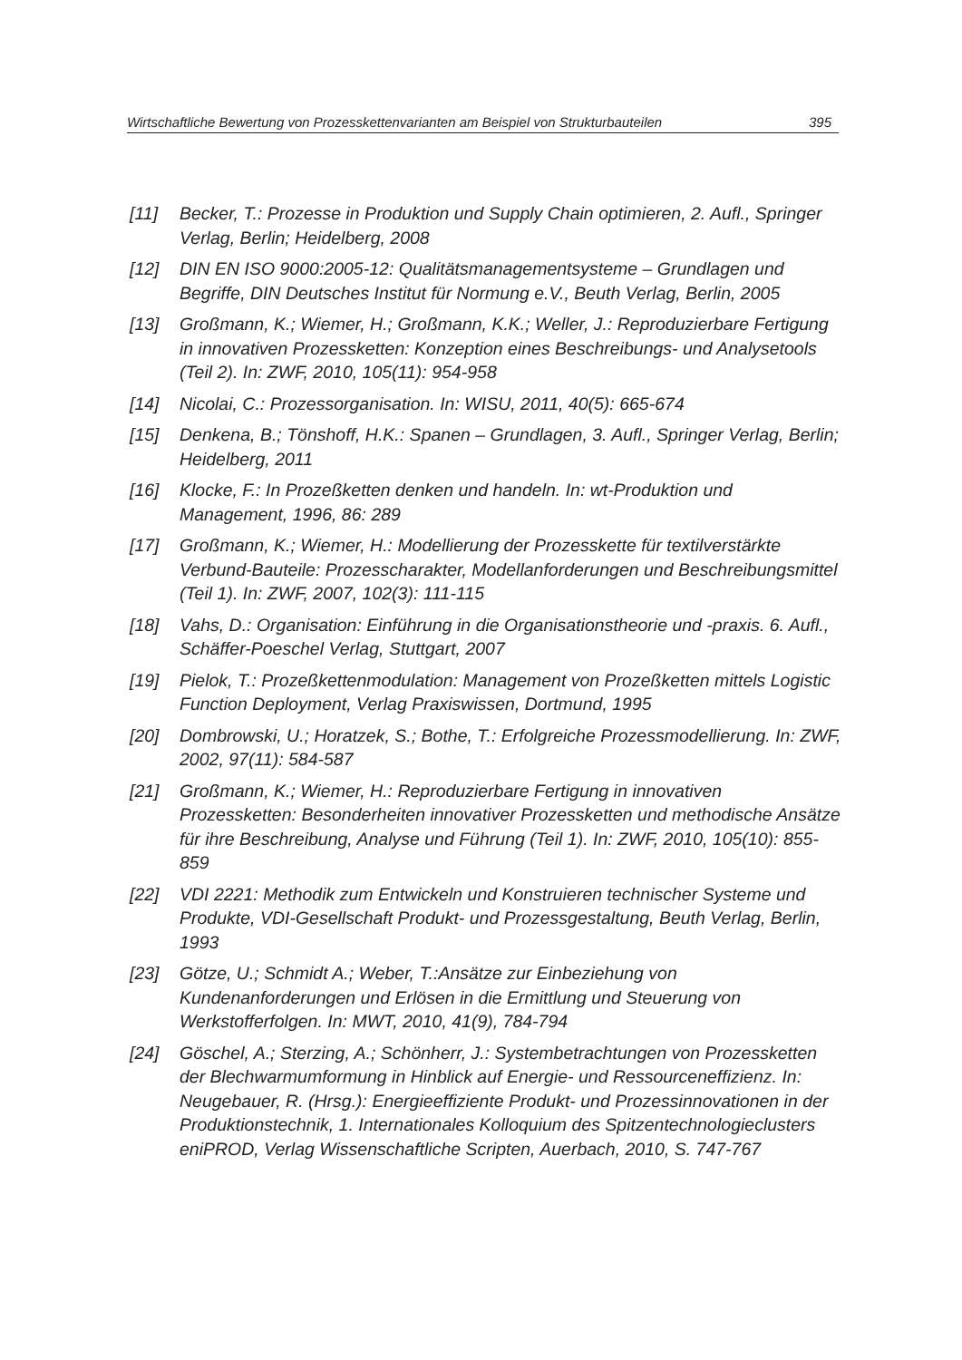Wirtschaftliche Bewertung von Prozesskettenvarianten am Beispiel von Strukturbauteilen 395
[11] Becker, T.: Prozesse in Produktion und Supply Chain optimieren, 2. Aufl., Springer Verlag, Berlin; Heidelberg, 2008
[12] DIN EN ISO 9000:2005-12: Qualitätsmanagementsysteme – Grundlagen und Begriffe, DIN Deutsches Institut für Normung e.V., Beuth Verlag, Berlin, 2005
[13] Großmann, K.; Wiemer, H.; Großmann, K.K.; Weller, J.: Reproduzierbare Fertigung in innovativen Prozessketten: Konzeption eines Beschreibungs- und Analysetools (Teil 2). In: ZWF, 2010, 105(11): 954-958
[14] Nicolai, C.: Prozessorganisation. In: WISU, 2011, 40(5): 665-674
[15] Denkena, B.; Tönshoff, H.K.: Spanen – Grundlagen, 3. Aufl., Springer Verlag, Berlin; Heidelberg, 2011
[16] Klocke, F.: In Prozeßketten denken und handeln. In: wt-Produktion und Management, 1996, 86: 289
[17] Großmann, K.; Wiemer, H.: Modellierung der Prozesskette für textilverstärkte Verbund-Bauteile: Prozesscharakter, Modellanforderungen und Beschreibungsmittel (Teil 1). In: ZWF, 2007, 102(3): 111-115
[18] Vahs, D.: Organisation: Einführung in die Organisationstheorie und -praxis. 6. Aufl., Schäffer-Poeschel Verlag, Stuttgart, 2007
[19] Pielok, T.: Prozeßkettenmodulation: Management von Prozeßketten mittels Logistic Function Deployment, Verlag Praxiswissen, Dortmund, 1995
[20] Dombrowski, U.; Horatzek, S.; Bothe, T.: Erfolgreiche Prozessmodellierung. In: ZWF, 2002, 97(11): 584-587
[21] Großmann, K.; Wiemer, H.: Reproduzierbare Fertigung in innovativen Prozessketten: Besonderheiten innovativer Prozessketten und methodische Ansätze für ihre Beschreibung, Analyse und Führung (Teil 1). In: ZWF, 2010, 105(10): 855-859
[22] VDI 2221: Methodik zum Entwickeln und Konstruieren technischer Systeme und Produkte, VDI-Gesellschaft Produkt- und Prozessgestaltung, Beuth Verlag, Berlin, 1993
[23] Götze, U.; Schmidt A.; Weber, T.:Ansätze zur Einbeziehung von Kundenanforderungen und Erlösen in die Ermittlung und Steuerung von Werkstofferfolgen. In: MWT, 2010, 41(9), 784-794
[24] Göschel, A.; Sterzing, A.; Schönherr, J.: Systembetrachtungen von Prozessketten der Blechwarmumformung in Hinblick auf Energie- und Ressourceneffizienz. In: Neugebauer, R. (Hrsg.): Energieeffiziente Produkt- und Prozessinnovationen in der Produktionstechnik, 1. Internationales Kolloquium des Spitzentechnologieclusters eniPROD, Verlag Wissenschaftliche Scripten, Auerbach, 2010, S. 747-767